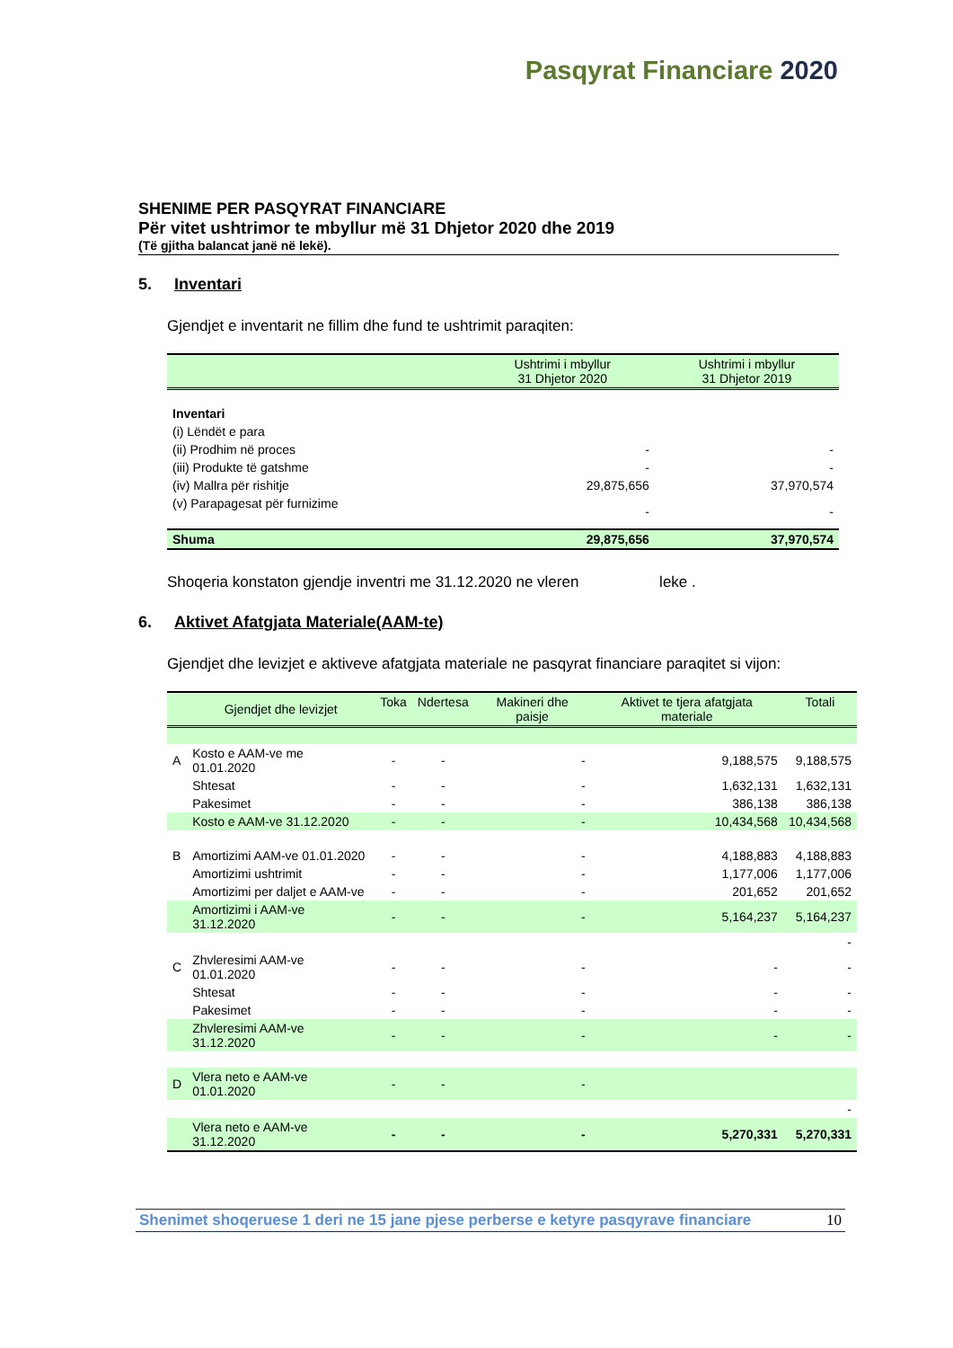Pasqyrat Financiare 2020
SHENIME PER PASQYRAT FINANCIARE
Për vitet ushtrimor te mbyllur më 31 Dhjetor 2020 dhe 2019
(Të gjitha balancat janë në lekë).
5. Inventari
Gjendjet e inventarit ne fillim dhe fund te ushtrimit paraqiten:
| | Ushtrimi i mbyllur 31 Dhjetor 2020 | Ushtrimi i mbyllur 31 Dhjetor 2019 |
| --- | --- | --- |
| Inventari | | |
| (i) Lëndët e para | | |
| (ii) Prodhim në proces | - | - |
| (iii) Produkte të gatshme | - | - |
| (iv) Mallra për rishitje | 29,875,656 | 37,970,574 |
| (v) Parapagesat për furnizime | - | - |
| Shuma | 29,875,656 | 37,970,574 |
Shoqeria konstaton gjendje inventri me 31.12.2020 ne vleren leke .
6. Aktivet Afatgjata Materiale(AAM-te)
Gjendjet dhe levizjet e aktiveve afatgjata materiale ne pasqyrat financiare paraqitet si vijon:
| | Gjendjet dhe levizjet | Toka | Ndertesa | Makineri dhe paisje | Aktivet te tjera afatgjata materiale | Totali |
| --- | --- | --- | --- | --- | --- | --- |
| A | Kosto e AAM-ve me 01.01.2020 | - | - | - | 9,188,575 | 9,188,575 |
| | Shtesat | - | - | - | 1,632,131 | 1,632,131 |
| | Pakesimet | - | - | - | 386,138 | 386,138 |
| | Kosto e AAM-ve 31.12.2020 | - | - | - | 10,434,568 | 10,434,568 |
| B | Amortizimi AAM-ve 01.01.2020 | - | - | - | 4,188,883 | 4,188,883 |
| | Amortizimi ushtrimit | - | - | - | 1,177,006 | 1,177,006 |
| | Amortizimi per daljet e AAM-ve | - | - | - | 201,652 | 201,652 |
| | Amortizimi i AAM-ve 31.12.2020 | - | - | - | 5,164,237 | 5,164,237 |
| | | | | | | - |
| C | Zhvleresimi AAM-ve 01.01.2020 | - | - | - | - | - |
| | Shtesat | - | - | - | - | - |
| | Pakesimet | - | - | - | - | - |
| | Zhvleresimi AAM-ve 31.12.2020 | - | - | - | - | - |
| D | Vlera neto e AAM-ve 01.01.2020 | - | - | - | | |
| | | | | | | - |
| | Vlera neto e AAM-ve 31.12.2020 | - | - | - | 5,270,331 | 5,270,331 |
Shenimet shoqeruese 1 deri ne 15 jane pjese perberse e ketyre pasqyrave financiare 10